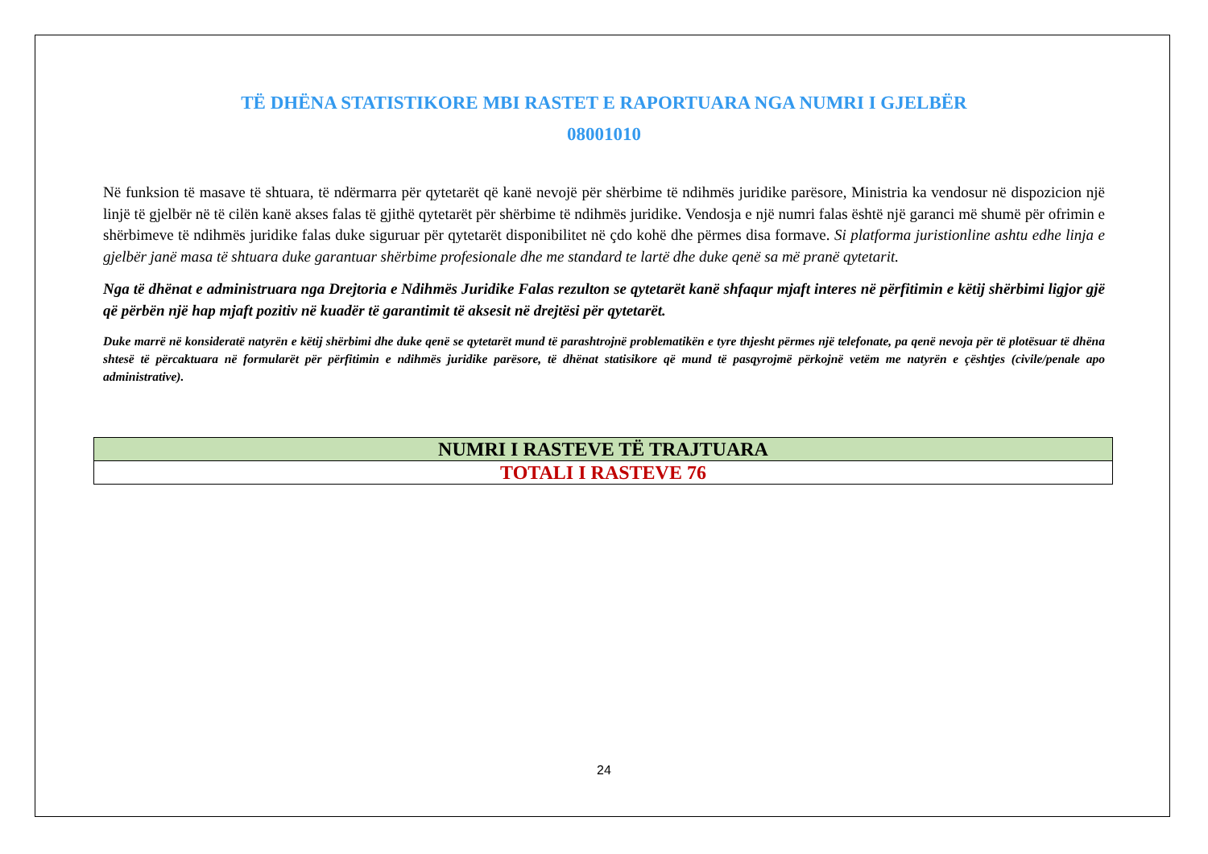TË DHËNA STATISTIKORE MBI RASTET E RAPORTUARA NGA NUMRI I GJELBËR
08001010
Në funksion të masave të shtuara, të ndërmarra për qytetarët që kanë nevojë për shërbime të ndihmës juridike parësore, Ministria ka vendosur në dispozicion një linjë të gjelbër në të cilën kanë akses falas të gjithë qytetarët për shërbime të ndihmës juridike. Vendosja e një numri falas është një garanci më shumë për ofrimin e shërbimeve të ndihmës juridike falas duke siguruar për qytetarët disponibilitet në çdo kohë dhe përmes disa formave. Si platforma juristionline ashtu edhe linja e gjelbër janë masa të shtuara duke garantuar shërbime profesionale dhe me standard te lartë dhe duke qenë sa më pranë qytetarit.
Nga të dhënat e administruara nga Drejtoria e Ndihmës Juridike Falas rezulton se qytetarët kanë shfaqur mjaft interes në përfitimin e këtij shërbimi ligjor gjë që përbën një hap mjaft pozitiv në kuadër të garantimit të aksesit në drejtësi për qytetarët.
Duke marrë në konsideratë natyrën e këtij shërbimi dhe duke qenë se qytetarët mund të parashtrojnë problematikën e tyre thjesht përmes një telefonate, pa qenë nevoja për të plotësuar të dhëna shtesë të përcaktuara në formularët për përfitimin e ndihmës juridike parësore, të dhënat statisikore që mund të pasqyrojmë përkojnë vetëm me natyrën e çështjes (civile/penale apo administrative).
| NUMRI I RASTEVE TË TRAJTUARA |
| --- |
| TOTALI I RASTEVE 76 |
24